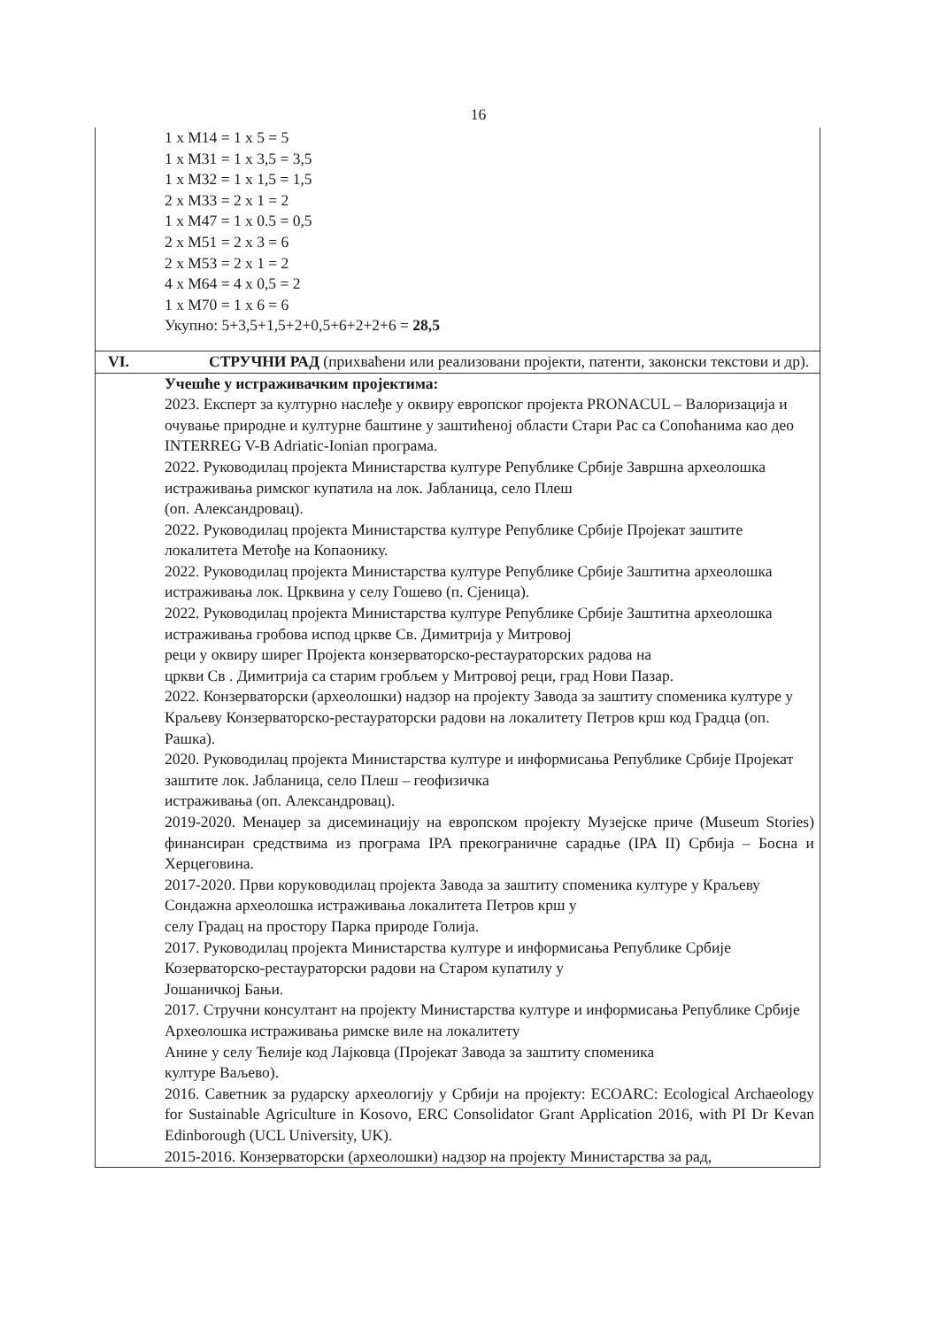16
| 1 x M14 = 1 x 5 = 5 1 x M31 = 1 x 3,5 = 3,5 1 x M32 = 1 x 1,5 = 1,5 2 x M33 = 2 x 1 = 2 1 x M47 = 1 x 0.5 = 0,5 2 x M51 = 2 x 3 = 6 2 x M53 = 2 x 1 = 2 4 x M64 = 4 x 0,5 = 2 1 x M70 = 1 x 6 = 6 Укупно: 5+3,5+1,5+2+0,5+6+2+2+6 = 28,5 | |
| VI. | СТРУЧНИ РАД (прихваћени или реализовани пројекти, патенти, законски текстови и др). |
| Учешће у истраживачким пројектима: 2023. Експерт за културно наслеђе у оквиру европског пројекта PRONACUL – Валоризација и очување природне и културне баштине у заштићеној области Стари Рас са Сопоћанима као део INTERREG V-B Adriatic-Ionian програма. 2022. Руководилац пројекта Министарства културе Републике Србије Завршна археолошка истраживања римског купатила на лок. Јабланица, село Плеш (оп. Александровац). 2022. Руководилац пројекта Министарства културе Републике Србије Пројекат заштите локалитета Метође на Копаонику. 2022. Руководилац пројекта Министарства културе Републике Србије Заштитна археолошка истраживања лок. Црквина у селу Гошево (п. Сјеница). 2022. Руководилац пројекта Министарства културе Републике Србије Заштитна археолошка истраживања гробова испод цркве Св. Димитрија у Митровој реци у оквиру ширег Пројекта конзерваторско-рестаураторских радова на цркви Св . Димитрија са старим гробљем у Митровој реци, град Нови Пазар. 2022. Конзерваторски (археолошки) надзор на пројекту Завода за заштиту споменика културе у Краљеву Конзерваторско-рестаураторски радови на локалитету Петров крш код Градца (оп. Рашка). 2020. Руководилац пројекта Министарства културе и информисања Републике Србије Пројекат заштите лок. Јабланица, село Плеш – геофизичка истраживања (оп. Александровац). 2019-2020. Менаџер за дисеминацију на европском пројекту Музејске приче (Museum Stories) финансиран средствима из програма IPA прекограничне сарадње (IPA II) Србија – Босна и Херцеговина. 2017-2020. Први коруководилац пројекта Завода за заштиту споменика културе у Краљеву Сондажна археолошка истраживања локалитета Петров крш у селу Градац на простору Парка природе Голија. 2017. Руководилац пројекта Министарства културе и информисања Републике Србије Козерваторско-рестаураторски радови на Старом купатилу у Јошаничкој Бањи. 2017. Стручни консултант на пројекту Министарства културе и информисања Републике Србије Археолошка истраживања римске виле на локалитету Анине у селу Ћелије код Лајковца (Пројекат Завода за заштиту споменика културе Ваљево). 2016. Саветник за рударску археологију у Србији на пројекту: ECOARC: Ecological Archaeology for Sustainable Agriculture in Kosovo, ERC Consolidator Grant Application 2016, with PI Dr Kevan Edinborough (UCL University, UK). 2015-2016. Конзерваторски (археолошки) надзор на пројекту Министарства за рад, | |